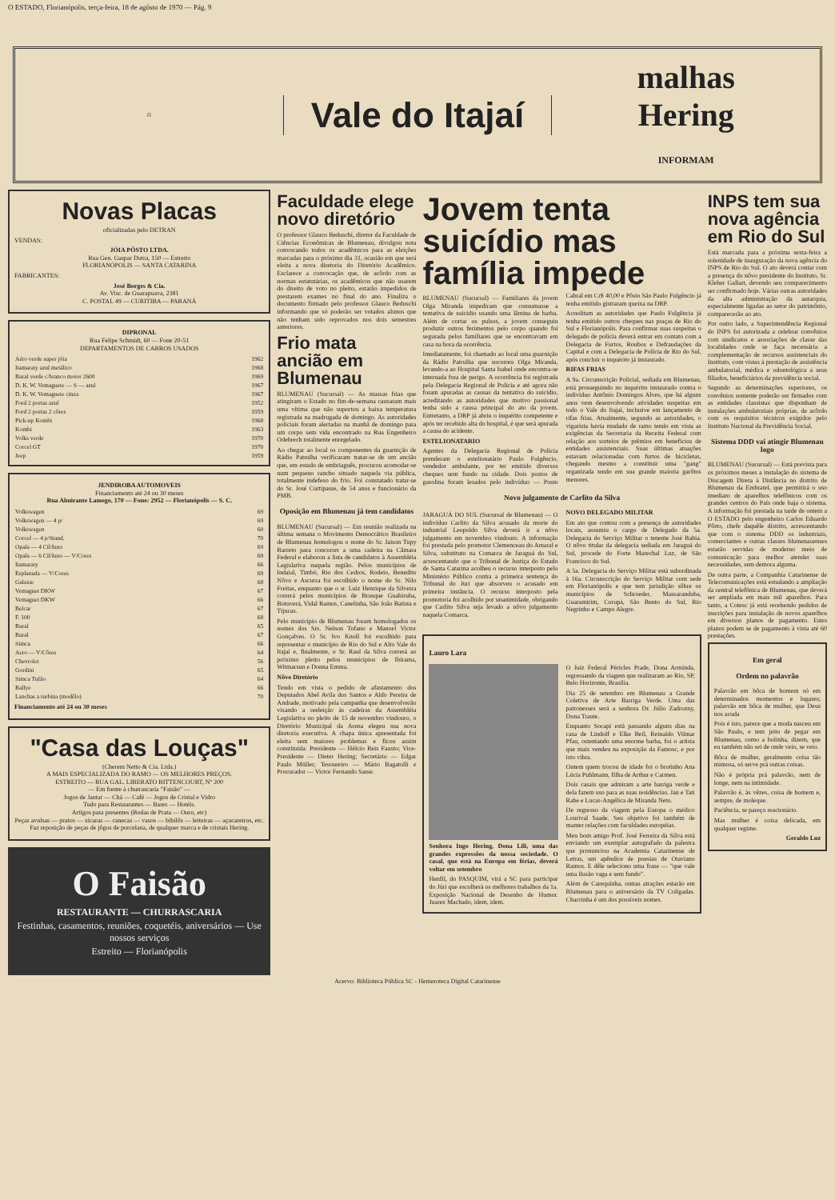O ESTADO, Florianópolis, terça-feira, 18 de agôsto de 1970 — Pág. 9
☺
Vale do Itajaí
malhas
Hering
INFORMAM
Novas Placas
oficializadas pelo DETRAN
VENDAS:
JÓIA PÔSTO LTDA.
Rua Gen. Gaspar Dutra, 150 — Estreito
FLORIANÓPOLIS — SANTA CATARINA
FABRICANTES:
José Borges & Cia.
Av. Visc. de Guarapuava, 2381
C. POSTAL 49 — CURITIBA — PARANÁ
DIPRONAL
Rua Felipe Schmidt, 60 — Fone 20-51
DEPARTAMENTOS DE CARROS USADOS
| Aéro verde super jóia | 1962 |
| Itamaraty azul metálico | 1968 |
| Rural verde c/branco motor 2600 | 1969 |
| D. K. W. Vemaguete — S — azul | 1967 |
| D. K. W. Vemaguete cinza | 1967 |
| Ford 2 portas azul | 1952 |
| Ford 2 portas 2 côres | 1959 |
| Pick-up Kombi | 1968 |
| Kombi | 1963 |
| Volks verde | 1970 |
| Corcel GT | 1970 |
| Jeep | 1959 |
JENDIROBA AUTOMOVEIS
Financiamento até 24 ou 30 meses
Rua Almirante Lamego, 170 — Fone: 2952 — Florianópolis — S. C.
| Volkswagen | 69 |
| Volkswagen — 4 p/ | 69 |
| Volkswagen | 60 |
| Corcel — 4 p/Stand. | 70 |
| Opala — 4 Cil/luxo | 69 |
| Opala — 6 Cil/luxo — V/Cores | 69 |
| Itamaraty | 66 |
| Esplanada — V/Cores | 69 |
| Galaxie | 68 |
| Vemaguet DKW | 67 |
| Vemaguet DKW | 66 |
| Belcar | 67 |
| F. 100 | 68 |
| Rural | 65 |
| Rural | 67 |
| Simca | 66 |
| Aero — V/Côres | 64 |
| Chevrolet | 56 |
| Gordini | 65 |
| Simca Tufão | 64 |
| Rallye | 66 |
| Lanchas a turbina (modêlo) | 70 |
Financiamento até 24 ou 30 meses
"Casa das Louças"
(Cherem Netto & Cia. Ltda.)
A MAIS ESPECIALIZADA DO RAMO — OS MELHORES PREÇOS.
ESTREITO — RUA GAL. LIBERATO BITTENCOURT, Nº 200
— Em frente à churrascaria "Faisão" —
Jogos de Jantar — Chá — Café — Jogos de Cristal e Vidro
Tudo para Restaurantes — Bares — Hotéis.
Artigos para presentes (Bodas de Prata — Ouro, etc)
Peças avulsas — pratos — xícaras — canecas — vasos — bibilôs — leiteiras — açucareiros, etc.
Faz reposição de peças de jôgos de porcelana, de qualquer marca e de cristais Hering.
O Faisão
RESTAURANTE — CHURRASCARIA
Festinhas, casamentos, reuniões, coquetéis, aniversários — Use nossos serviços
Estreito — Florianópolis
Faculdade elege novo diretório
O professor Glauco Beduschi, diretor da Faculdade de Ciências Econômicas de Blumenau, divulgou nota convocando todos os acadêmicos para as eleições marcadas para o próximo dia 31, ocasião em que será eleita a nova diretoria do Diretório Acadêmico. Esclarece a convocação que, de acôrdo com as normas estatutárias, os acadêmicos que não usarem do direito de voto no pleito, estarão impedidos de prestarem exames no final do ano. Finaliza o documento firmado pelo professor Glauco Beduschi informando que só poderão ser votados alunos que não tenham sido reprovados nos dois semestres anteriores.
Frio mata ancião em Blumenau
BLUMENAU (Sucursal) — As massas frias que atingiram o Estado no fim-de-semana causaram mais uma vítima que não suportou a baixa temperatura registrada na madrugada de domingo. As autoridades policiais foram alertadas na manhã de domingo para um corpo sem vida encontrado na Rua Engenheiro Odebrech totalmente enregelado.
Ao chegar ao local os componentes da guarnição de Rádio Patrulha verificaram tratar-se de um ancião que, em estado de embriaguês, procurou acomodar-se num pequeno rancho situado naquela via pública, totalmente indefeso do frio. Foi constatado tratar-se do Sr. José Curtipasse, de 54 anos e funcionário da PMB.
Oposição em Blumenau já tem candidatos
BLUMENAU (Sucursal) — Em reunião realizada na última semana o Movimento Democrático Brasileiro de Blumenau homologou o nome do Sr. Jaison Tupy Barreto para concorrer a uma cadeira na Câmara Federal e elaborou a lista de candidatos à Assembléia Legislativa naquela região. Pelos municípios de Indaial, Timbó, Rio dos Cedros, Rodeio, Benedito Nôvo e Ascurra foi escolhido o nome do Sr. Nilo Freitas, enquanto que o sr. Luiz Henrique da Silveira correrá pelos municípios de Brusque Guabiruba, Botuverá, Vidal Ramos, Canelinha, São João Batista e Tijucas.
Pelo município de Blumenau foram homologados os nomes dos Srs. Nelson Tofano e Manoel Victor Gonçalves. O Sr. Ivo Knoll foi escolhido para representar o município de Rio do Sul e Alto Vale do Itajaí e, finalmente, o Sr. Raul da Silva correrá ao próximo pleito pelos municípios de Ibirama, Witmarsun e Donna Emma.
Nôvo Diretório
Tendo em vista o pedido de afastamento dos Deputados Abel Avila dos Santos e Aldo Pereira de Andrade, motivado pela campanha que desenvolverão visando a reeleição às cadeiras da Assembléia Legislativa no pleito de 15 de novembro vindouro, o Diretório Municipal da Arena elegeu sua nova diretoria executiva. A chapa única apresentada foi eleita sem maiores problemas e ficou assim constituída: Presidente — Hélcio Reis Fausto; Vice-Presidente — Dieter Hering; Secretário — Edgar Paulo Müller; Tesoureiro — Mário Bagatolli e Procurador — Victor Fernando Sasse.
Jovem tenta suicídio mas família impede
BLUMENAU (Sucursal) — Familiares da jovem Olga Miranda impediram que consumasse a tentativa de suicídio usando uma lâmina de barba. Além de cortar os pulsos, a jovem conseguiu produzir outros ferimentos pelo corpo quando foi segurada pelos familiares que se encontravam em casa na hora da ocorrência.
Imediatamente, foi chamado ao local uma guarnição da Rádio Patrulha que socorreu Olga Miranda, levando-a ao Hospital Santa Isabel onde encontra-se internada fora de perigo. A ocorrência foi registrada pela Delegacia Regional de Polícia e até agora não foram apuradas as causas da tentativa do suicídio, acreditando as autoridades que motivo passional tenha sido a causa principal do ato da jovem. Entretanto, a DRP já abriu o inquérito competente e após ter recebido alta do hospital, é que será apurada a causa do acidente.
ESTELIONATARIO
Agentes da Delegacia Regional de Polícia prenderam o estelionatário Paulo Fulgêncio, vendedor ambulante, por ter emitido diversos cheques sem fundo na cidade. Dois postos de gasolina foram lesados pelo indivíduo — Posto Cabral em Cr$ 40,00 e Pôsto São Paulo Fulgêncio já tenha emitido gistraram queixa na DRP.
Acreditam as autoridades que Paulo Fulgência já tenha emitido outros cheques nas praças de Rio do Sul e Florianópolis. Para confirmar suas suspeitas o delegado de polícia deverá entrar em contato com a Delegacia de Furtos, Roubos e Defraudações da Capital e com a Delegacia de Polícia de Rio do Sul, após concluir o inquérito já instaurado.
RIFAS FRIAS
A 9a. Circunscrição Policial, sediada em Blumenau, está prosseguindo no inquérito instaurado contra o indivíduo Antônio Domingos Alves, que há alguns anos vem desenvolvendo atividades suspeitas em todo o Vale do Itajaí, inclusive em lançamento de rifas frias. Atualmente, segundo as autoridades, o vigarista havia mudado de ramo tendo em vista as exigências da Secretaria da Receita Federal com relação aos sorteios de prêmios em benefícios de entidades assistenciais. Suas últimas atuações estavam relacionadas com furtos de bicicletas, chegando mesmo a constituir uma "gang" organizada tendo em sua grande maioria garôtos menores.
Novo julgamento de Carlito da Silva
JARAGUÁ DO SUL (Sucursal de Blumenau) — O indivíduo Carlito da Silva acusado da morte do industrial Leopoldo Silva deverá ir a nôvo julgamento em novembro vindouro. A informação foi prestada pelo promotor Clemenceau do Amaral e Silva, substituto na Comarca de Jaraguá do Sul, acrescentando que o Tribunal de Justiça do Estado de Santa Catarina acolheu o recurso interposto pelo Ministério Público contra a primeira sentença do Tribunal do Juri que absorveu o acusado em primeira instância. O recurso interposto pela promotoria foi acolhido por unanimidade, obrigando que Carlito Silva seja levado a nôvo julgamento naquela Comarca.
NOVO DELEGADO MILITAR
Em ato que contou com a presença de autoridades locais, assumiu o cargo de Delegado da 5a. Delegacia do Serviço Militar o tenente José Bahia. O nôvo titular da delegacia sediada em Jaraguá do Sul, procede do Forte Marechal Luz, de São Francisco do Sul.
A 5a. Delegacia do Serviço Militar está subordinada à 16a. Circunscrição do Serviço Militar com sede em Florianópolis e que tem jurisdição sôbre os municípios de Schroeder, Massaranduba, Guaramirim, Corupá, São Bento do Sul, Rio Negrinho e Campo Alegre.
Lauro Lara
Senhora Ingo Hering, Dona Lili, uma das grandes expressões da nossa sociedade. O casal, que está na Europa em férias, deverá voltar em setembro
Henfil, do PASQUIM, virá a SC para participar do Júri que escolherá os melhores trabalhos da 1a. Exposição Nacional de Desenho de Humor. Juarez Machado, idem, idem.
O Juiz Federal Péricles Prade, Dona Arminda, regressando da viagem que realizaram ao Rio, SP, Belo Horizonte, Brasília.
Dia 25 de setembro em Blumenau a Grande Coletiva de Arte Barriga Verde. Uma das patronesses será a senhora Dr. Júlio Zadrozny, Dona Traute.
Enquanto Socapi está passando alguns dias na casa de Lindolf e Elke Beil, Reinaldo Vilmar Pfau, ostentando uma enorme barba, foi o artista que mais vendeu na exposição da Famosc, e por isto vibra.
Ontem quem trocou de idade foi o brotinho Ana Lúcia Puhlmann, filha de Arthur e Carmen.
Dois casais que admiram a arte barriga verde e dela fazem uso para as suas residências. Jan e Tati Rabe e Lucas-Angélica de Miranda Neto.
De regresso da viagem pela Europa o médico Lourival Saade. Seu objetivo foi também de manter relações com faculdades européias.
Meu bom amigo Prof. José Ferreira da Silva está enviando um exemplar autografado da palestra que pronunciou na Academia Catarinense de Letras, um apêndice de poesias de Otaviano Ramos. E dêle seleciono uma frase — "que vale uma ilusão vaga e sem fundo".
Além de Carequinha, outras atrações estarão em Blumenau para o aniversário da TV Coligadas. Chacrinha é um dos possíveis nomes.
INPS tem sua nova agência em Rio do Sul
Está marcada para a próxima sexta-feira a solenidade de inauguração da nova agência do INPS de Rio do Sul. O ato deverá contar com a presença do nôvo presidente do Instituto, Sr. Kleber Gallart, devendo seu comparecimento ser confirmado hoje. Várias outras autoridades da alta administração da autarquia, especialmente ligadas ao setor do patrimônio, comparecerão ao ato.
Por outro lado, a Superintendência Regional do INPS foi autorizada a celebrar convênios com sindicatos e associações de classe das localidades onde se faça necessária a complementação de recursos assistenciais do Instituto, com vistas à prestação de assistência ambulatorial, médica e odontológica a seus filiados, beneficiários da previdência social.
Segundo as determinações superiores, os convênios somente poderão ser firmados com as entidades classistas que disponham de instalações ambulatoriais próprias, de acôrdo com os requisitos técnicos exigidos pelo Instituto Nacional da Previdência Social.
Sistema DDD vai atingir Blumenau logo
BLUMENAU (Sucursal) — Está prevista para os próximos meses a instalação do sistema de Discagem Direta à Distância no distrito de Blumenau da Embratel, que permitirá o uso imediato de aparelhos telefônicos com os grandes centros do País onde haja o sistema. A informação foi prestada na tarde de ontem a O ESTADO pelo engenheiro Carlos Eduardo Pôrto, chefe daquêle distrito, acrescentando que com o sistema DDD os industriais, comerciantes e outras classes blumenauenses estarão servidas de moderno meio de comunicação para melhor atender suas necessidades, sem demora alguma.
De outra parte, a Companhia Catarinense de Telecomunicações está estudando a ampliação da central telefônica de Blumenau, que deverá ser ampliada em mais mil aparelhos. Para tanto, a Cotesc já está recebendo pedidos de inscrições para instalação de novos aparelhos em diversos planos de pagamento. Estes planos podem se de pagamento à vista até 60 prestações.
Em geral
Ordem no palavrão
Palavrão em bôca de homem só em determinados momentos e lugares; palavrão em bôca de mulher, que Deus nos acuda
Pois é isto, parece que a moda nasceu em São Paulo, e tem jeito de pegar em Blumenau, como a bolinha, dizem, que eu também não sei de onde veio, se veio.
Bôca de mulher, geralmente coisa tão mimosa, só serve prá outras coisas.
Não é própria prá palavrão, nem de longe, nem na intimidade.
Palavrão é, às vêzes, coisa de homem e, sempre, de moleque.
Paciência, se pareço reacionário.
Mas mulher é coisa delicada, em qualquer regime.
Geraldo Luz
Acervo: Biblioteca Pública SC - Hemeroteca Digital Catarinense